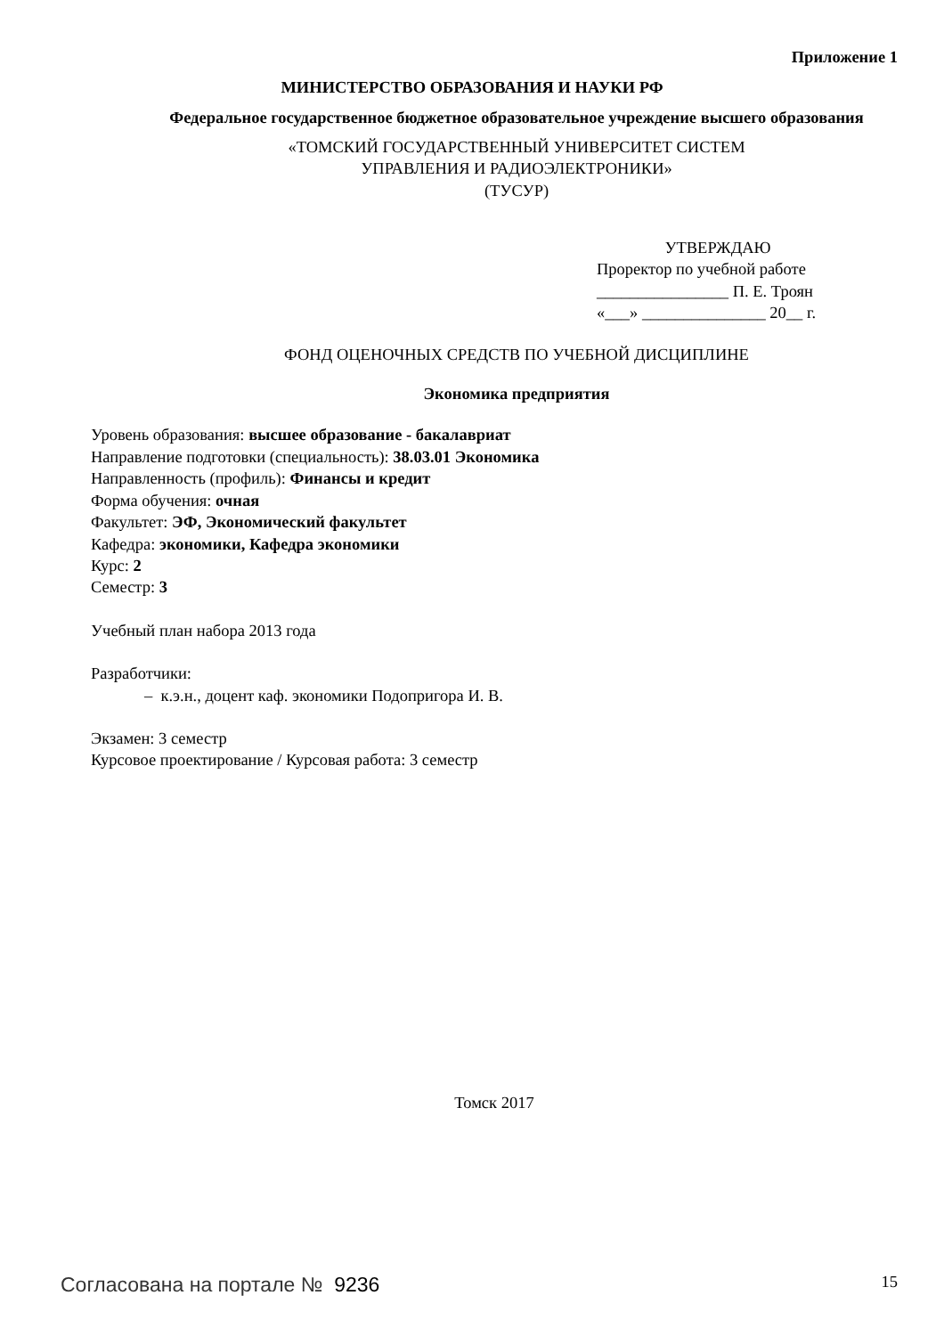Приложение 1
МИНИСТЕРСТВО ОБРАЗОВАНИЯ И НАУКИ РФ
Федеральное государственное бюджетное образовательное учреждение высшего образования
«ТОМСКИЙ ГОСУДАРСТВЕННЫЙ УНИВЕРСИТЕТ СИСТЕМ
УПРАВЛЕНИЯ И РАДИОЭЛЕКТРОНИКИ»
(ТУСУР)
УТВЕРЖДАЮ
Проректор по учебной работе
________________ П. Е. Троян
«___» _______________ 20__ г.
ФОНД ОЦЕНОЧНЫХ СРЕДСТВ ПО УЧЕБНОЙ ДИСЦИПЛИНЕ
Экономика предприятия
Уровень образования: высшее образование - бакалавриат
Направление подготовки (специальность): 38.03.01 Экономика
Направленность (профиль): Финансы и кредит
Форма обучения: очная
Факультет: ЭФ, Экономический факультет
Кафедра: экономики, Кафедра экономики
Курс: 2
Семестр: 3
Учебный план набора 2013 года
Разработчики:
– к.э.н., доцент каф. экономики Подопригора И. В.
Экзамен: 3 семестр
Курсовое проектирование / Курсовая работа: 3 семестр
Томск 2017
Согласована на портале № 9236 15